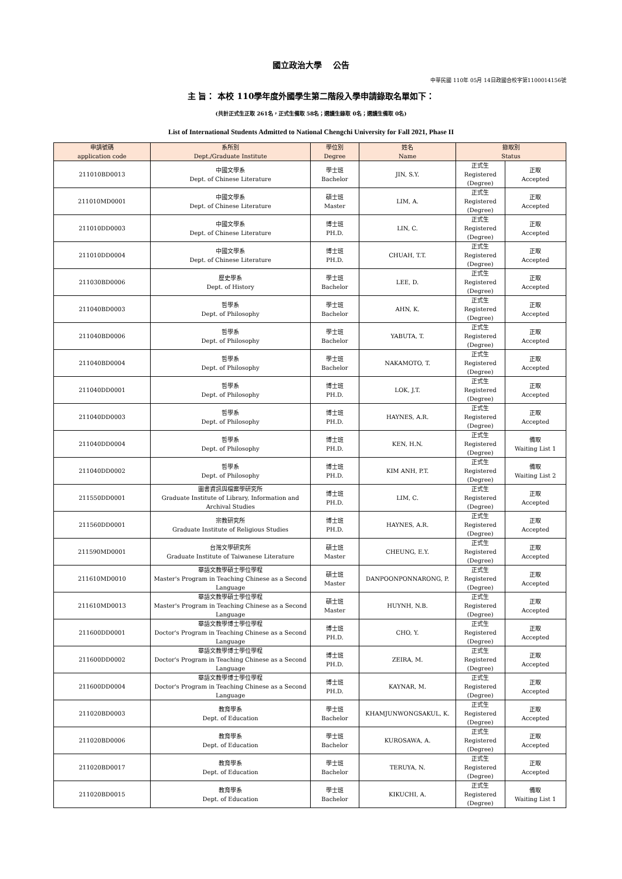國立政治大學　 公告
中華民國 110年 05月 14日政國合校字第1100014156號
主 旨： 本校 110學年度外國學生第二階段入學申請錄取名單如下：
(共計正式生正取 261名，正式生備取 58名；選讀生錄取 0名；選讀生備取 0名)
List of International Students Admitted to National Chengchi University for Fall 2021, Phase II
| 申請號碼 application code | 系所別 Dept./Graduate Institute | 學位別 Degree | 姓名 Name | 錄取別 Status | |
| --- | --- | --- | --- | --- | --- |
| 211010BD0013 | 中國文學系 Dept. of Chinese Literature | 學士班 Bachelor | JIN, S.Y. | 正式生 Registered (Degree) | 正取 Accepted |
| 211010MD0001 | 中國文學系 Dept. of Chinese Literature | 碩士班 Master | LIM, A. | 正式生 Registered (Degree) | 正取 Accepted |
| 211010DD0003 | 中國文學系 Dept. of Chinese Literature | 博士班 PH.D. | LIN, C. | 正式生 Registered (Degree) | 正取 Accepted |
| 211010DD0004 | 中國文學系 Dept. of Chinese Literature | 博士班 PH.D. | CHUAH, T.T. | 正式生 Registered (Degree) | 正取 Accepted |
| 211030BD0006 | 歷史學系 Dept. of History | 學士班 Bachelor | LEE, D. | 正式生 Registered (Degree) | 正取 Accepted |
| 211040BD0003 | 哲學系 Dept. of Philosophy | 學士班 Bachelor | AHN, K. | 正式生 Registered (Degree) | 正取 Accepted |
| 211040BD0006 | 哲學系 Dept. of Philosophy | 學士班 Bachelor | YABUTA, T. | 正式生 Registered (Degree) | 正取 Accepted |
| 211040BD0004 | 哲學系 Dept. of Philosophy | 學士班 Bachelor | NAKAMOTO, T. | 正式生 Registered (Degree) | 正取 Accepted |
| 211040DD0001 | 哲學系 Dept. of Philosophy | 博士班 PH.D. | LOK, J.T. | 正式生 Registered (Degree) | 正取 Accepted |
| 211040DD0003 | 哲學系 Dept. of Philosophy | 博士班 PH.D. | HAYNES, A.R. | 正式生 Registered (Degree) | 正取 Accepted |
| 211040DD0004 | 哲學系 Dept. of Philosophy | 博士班 PH.D. | KEN, H.N. | 正式生 Registered (Degree) | 備取 Waiting List 1 |
| 211040DD0002 | 哲學系 Dept. of Philosophy | 博士班 PH.D. | KIM ANH, P.T. | 正式生 Registered (Degree) | 備取 Waiting List 2 |
| 211550DD0001 | 圖書資訊與檔案學研究所 Graduate Institute of Library, Information and Archival Studies | 博士班 PH.D. | LIM, C. | 正式生 Registered (Degree) | 正取 Accepted |
| 211560DD0001 | 宗教研究所 Graduate Institute of Religious Studies | 博士班 PH.D. | HAYNES, A.R. | 正式生 Registered (Degree) | 正取 Accepted |
| 211590MD0001 | 台灣文學研究所 Graduate Institute of Taiwanese Literature | 碩士班 Master | CHEUNG, E.Y. | 正式生 Registered (Degree) | 正取 Accepted |
| 211610MD0010 | 華語文教學碩士學位學程 Master's Program in Teaching Chinese as a Second Language | 碩士班 Master | DANPOONPONNARONG, P. | 正式生 Registered (Degree) | 正取 Accepted |
| 211610MD0013 | 華語文教學碩士學位學程 Master's Program in Teaching Chinese as a Second Language | 碩士班 Master | HUYNH, N.B. | 正式生 Registered (Degree) | 正取 Accepted |
| 211600DD0001 | 華語文教學博士學位學程 Doctor's Program in Teaching Chinese as a Second Language | 博士班 PH.D. | CHO, Y. | 正式生 Registered (Degree) | 正取 Accepted |
| 211600DD0002 | 華語文教學博士學位學程 Doctor's Program in Teaching Chinese as a Second Language | 博士班 PH.D. | ZEIRA, M. | 正式生 Registered (Degree) | 正取 Accepted |
| 211600DD0004 | 華語文教學博士學位學程 Doctor's Program in Teaching Chinese as a Second Language | 博士班 PH.D. | KAYNAR, M. | 正式生 Registered (Degree) | 正取 Accepted |
| 211020BD0003 | 教育學系 Dept. of Education | 學士班 Bachelor | KHAMJUNWONGSAKUL, K. | 正式生 Registered (Degree) | 正取 Accepted |
| 211020BD0006 | 教育學系 Dept. of Education | 學士班 Bachelor | KUROSAWA, A. | 正式生 Registered (Degree) | 正取 Accepted |
| 211020BD0017 | 教育學系 Dept. of Education | 學士班 Bachelor | TERUYA, N. | 正式生 Registered (Degree) | 正取 Accepted |
| 211020BD0015 | 教育學系 Dept. of Education | 學士班 Bachelor | KIKUCHI, A. | 正式生 Registered (Degree) | 備取 Waiting List 1 |